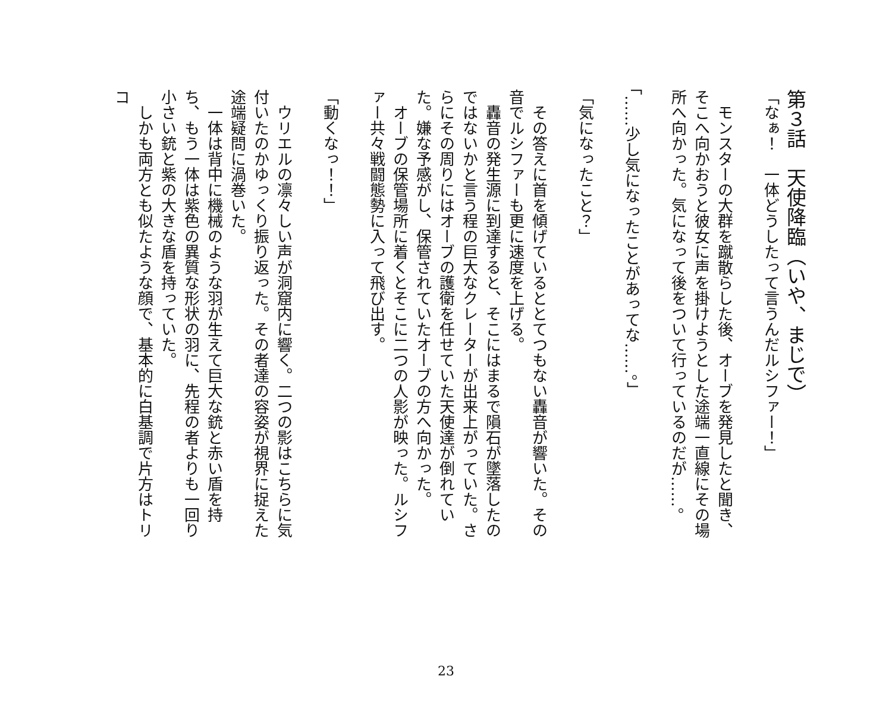第３話　天使降臨（いや、まじで）
「なぁ！　一体どうしたって言うんだルシファー！」
　モンスターの大群を蹴散らした後、オーブを発見したと聞き、そこへ向かおうと彼女に声を掛けようとした途端一直線にその場所へ向かった。気になって後をついて行っているのだが……。
「……少し気になったことがあってな……。」
「気になったこと？」
　その答えに首を傾げているととてつもない轟音が響いた。その音でルシファーも更に速度を上げる。
　轟音の発生源に到達すると、そこにはまるで隕石が墜落したのではないかと言う程の巨大なクレーターが出来上がっていた。さらにその周りにはオーブの護衛を任せていた天使達が倒れていた。嫌な予感がし、保管されていたオーブの方へ向かった。
　オーブの保管場所に着くとそこに二つの人影が映った。ルシファー共々戦闘態勢に入って飛び出す。
「動くなっ！！」
　ウリエルの凛々しい声が洞窟内に響く。二つの影はこちらに気付いたのかゆっくり振り返った。その者達の容姿が視界に捉えた途端疑問に渦巻いた。
　一体は背中に機械のような羽が生えて巨大な銃と赤い盾を持ち、もう一体は紫色の異質な形状の羽に、先程の者よりも一回り小さい銃と紫の大きな盾を持っていた。
　しかも両方とも似たような顔で、基本的に白基調で片方はトリコ
23